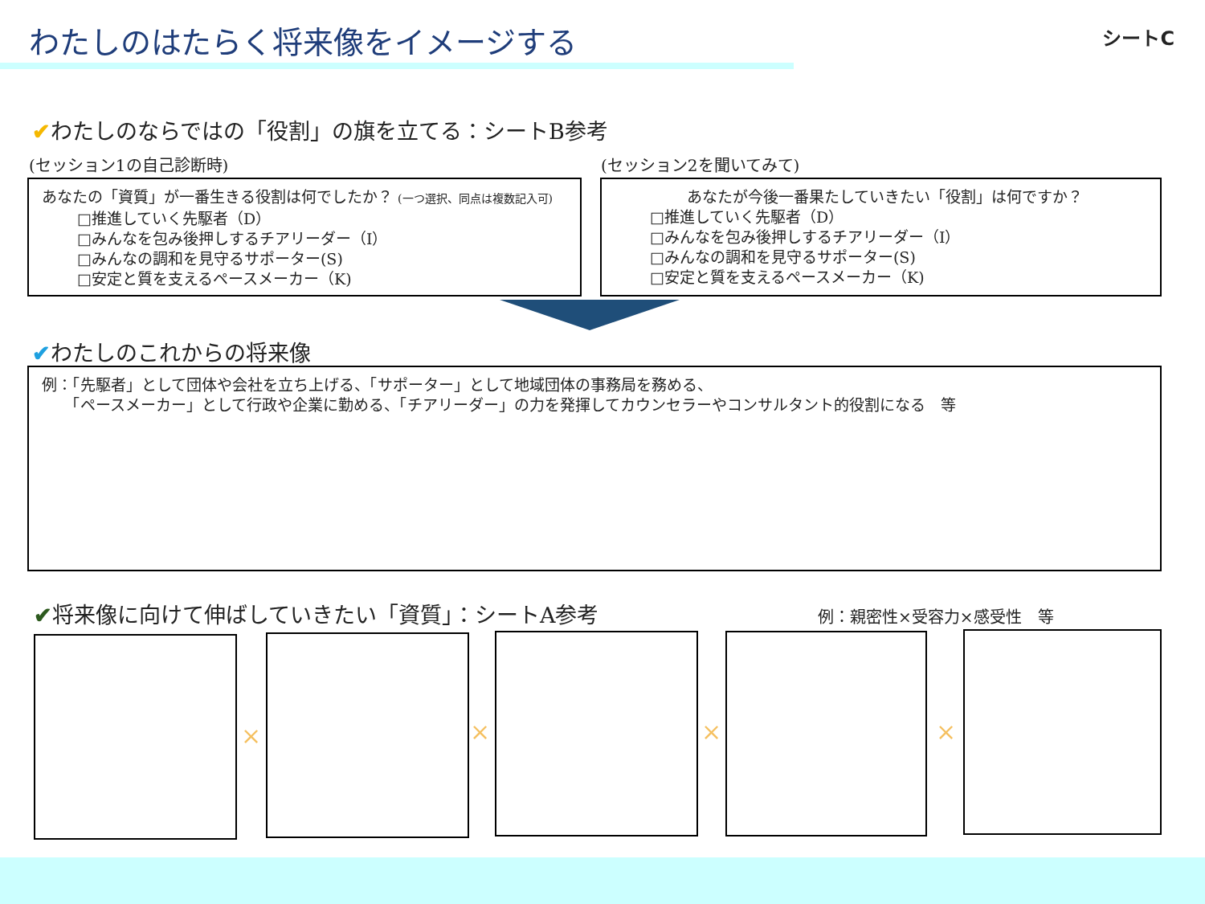わたしのはたらく将来像をイメージする シートC
✔わたしのならではの「役割」の旗を立てる：シートB参考
(セッション1の自己診断時) (セッション2を聞いてみて)
あなたの「資質」が一番生きる役割は何でしたか？ (一つ選択、同点は複数記入可)
□推進していく先駆者（D）
□みんなを包み後押しするチアリーダー（I）
□みんなの調和を見守るサポーター(S)
□安定と質を支えるペースメーカー（K)
あなたが今後一番果たしていきたい「役割」は何ですか？
□推進していく先駆者（D）
□みんなを包み後押しするチアリーダー（I）
□みんなの調和を見守るサポーター(S)
□安定と質を支えるペースメーカー（K)
✔わたしのこれからの将来像
例：「先駆者」として団体や会社を立ち上げる、「サポーター」として地域団体の事務局を務める、
　　「ペースメーカー」として行政や企業に勤める、「チアリーダー」の力を発揮してカウンセラーやコンサルタント的役割になる　等
✔将来像に向けて伸ばしていきたい「資質」：シートA参考
例：親密性×受容力×感受性　等
× × × ×